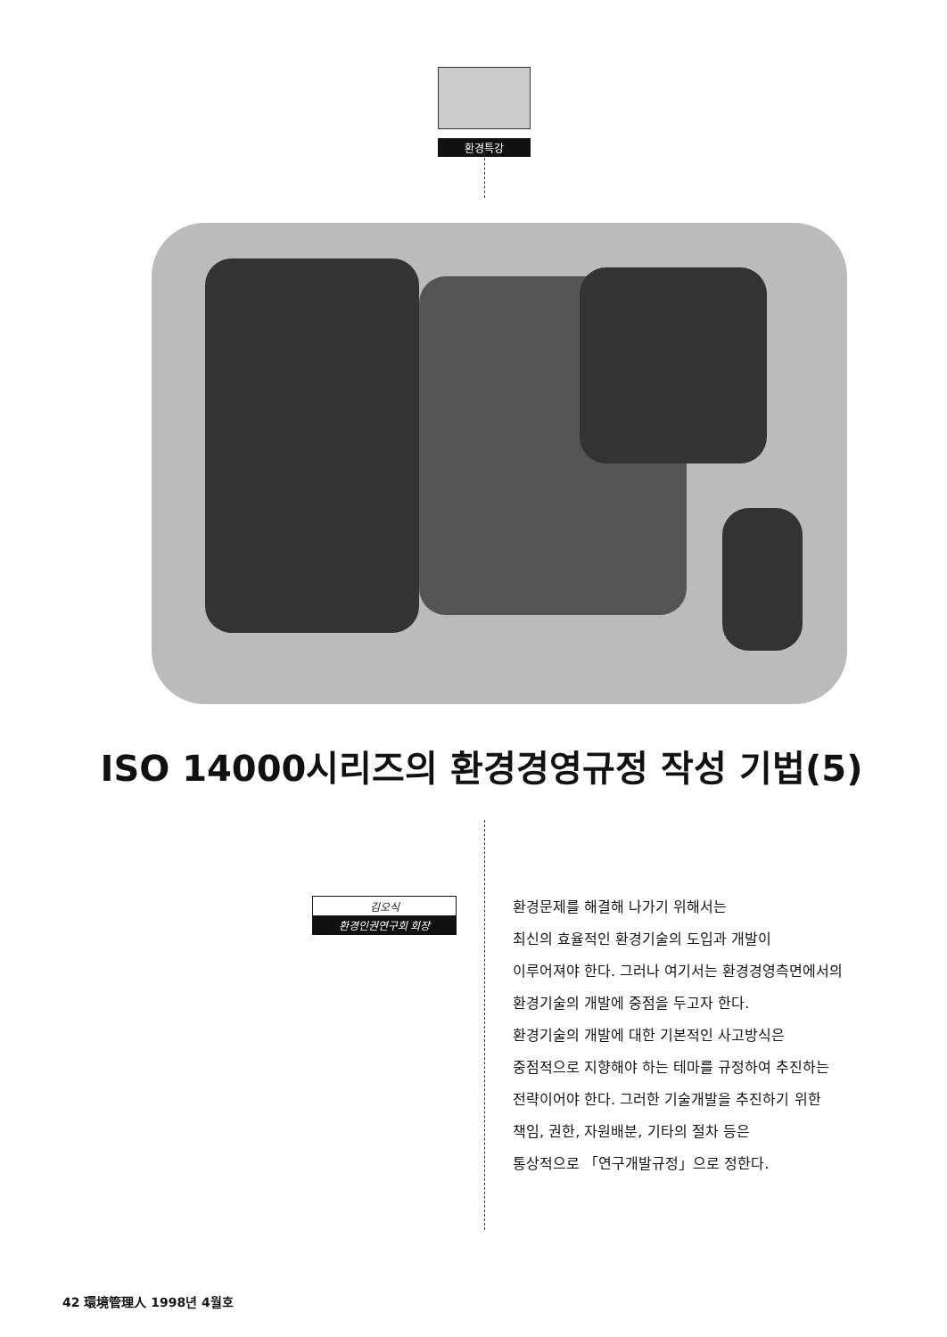환경특강
ISO 14000시리즈의 환경경영규정 작성 기법(5)
김오식
환경인권연구회 회장
환경문제를 해결해 나가기 위해서는
최신의 효율적인 환경기술의 도입과 개발이
이루어져야 한다. 그러나 여기서는 환경경영측면에서의
환경기술의 개발에 중점을 두고자 한다.
환경기술의 개발에 대한 기본적인 사고방식은
중점적으로 지향해야 하는 테마를 규정하여 추진하는
전략이어야 한다. 그러한 기술개발을 추진하기 위한
책임, 권한, 자원배분, 기타의 절차 등은
통상적으로 「연구개발규정」으로 정한다.
42 環境管理人 1998년 4월호